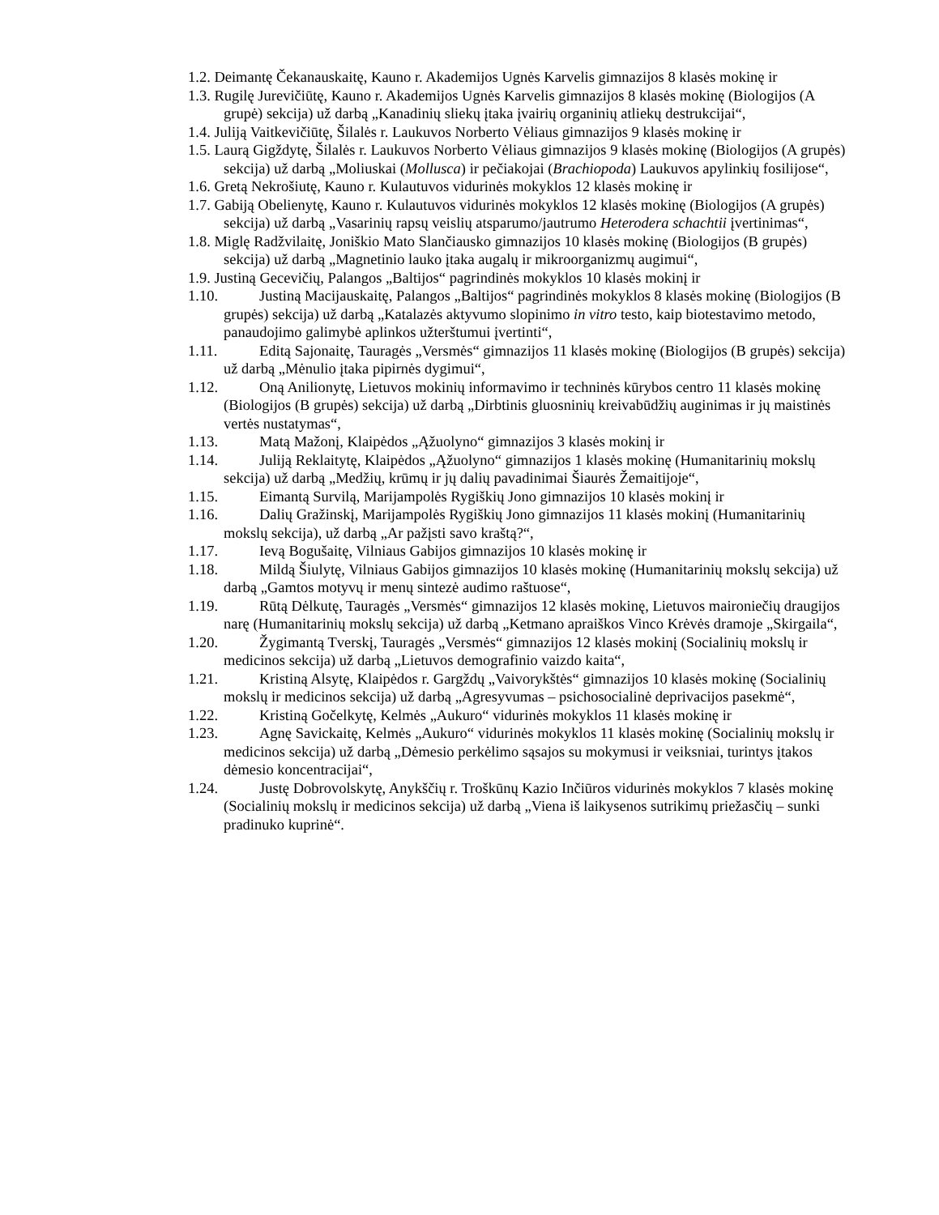1.2. Deimantę Čekanauskaitę, Kauno r. Akademijos Ugnės Karvelis gimnazijos 8 klasės mokinę ir
1.3. Rugilę Jurevičiūtę, Kauno r. Akademijos Ugnės Karvelis gimnazijos 8 klasės mokinę (Biologijos (A grupė) sekcija) už darbą „Kanadinių sliekų įtaka įvairių organinių atliekų destrukcijai“,
1.4. Juliją Vaitkevičiūtę, Šilalės r. Laukuvos Norberto Vėliaus gimnazijos 9 klasės mokinę ir
1.5. Laurą Gigždytę, Šilalės r. Laukuvos Norberto Vėliaus gimnazijos 9 klasės mokinę (Biologijos (A grupės) sekcija) už darbą „Moliuskai (Mollusca) ir pečiakojai (Brachiopoda) Laukuvos apylinkių fosilijose“,
1.6. Gretą Nekrošiutę, Kauno r. Kulautuvos vidurinės mokyklos 12 klasės mokinę ir
1.7. Gabiją Obelienytę, Kauno r. Kulautuvos vidurinės mokyklos 12 klasės mokinę (Biologijos (A grupės) sekcija) už darbą „Vasarinių rapsų veislių atsparumo/jautrumo Heterodera schachtii įvertinimas“,
1.8. Miglę Radžvilaitę, Joniškio Mato Slančiausko gimnazijos 10 klasės mokinę (Biologijos (B grupės) sekcija) už darbą „Magnetinio lauko įtaka augalų ir mikroorganizmų augimui“,
1.9. Justiną Gecevičių, Palangos „Baltijos“ pagrindinės mokyklos 10 klasės mokinį ir
1.10. Justiną Macijauskaitę, Palangos „Baltijos“ pagrindinės mokyklos 8 klasės mokinę (Biologijos (B grupės) sekcija) už darbą „Katalazės aktyvumo slopinimo in vitro testo, kaip biotestavimo metodo, panaudojimo galimybė aplinkos užterštumui įvertinti“,
1.11. Editą Sajonaitę, Tauragės „Versmės“ gimnazijos 11 klasės mokinę (Biologijos (B grupės) sekcija) už darbą „Mėnulio įtaka pipirnės dygimui“,
1.12. Oną Anilionytę, Lietuvos mokinių informavimo ir techninės kūrybos centro 11 klasės mokinę (Biologijos (B grupės) sekcija) už darbą „Dirbtinis gluosninių kreivabūdžių auginimas ir jų maistinės vertės nustatymas“,
1.13. Matą Mažonį, Klaipėdos „Ąžuolyno“ gimnazijos 3 klasės mokinį ir
1.14. Juliją Reklaitytę, Klaipėdos „Ąžuolyno“ gimnazijos 1 klasės mokinę (Humanitarinių mokslų sekcija) už darbą „Medžių, krūmų ir jų dalių pavadinimai Šiaurės Žemaitijoje“,
1.15. Eimantą Survilą, Marijampolės Rygiškių Jono gimnazijos 10 klasės mokinį ir
1.16. Dalių Gražinskį, Marijampolės Rygiškių Jono gimnazijos 11 klasės mokinį (Humanitarinių mokslų sekcija), už darbą „Ar pažįsti savo kraštą?“,
1.17. Ievą Bogušaitę, Vilniaus Gabijos gimnazijos 10 klasės mokinę ir
1.18. Mildą Šiulytę, Vilniaus Gabijos gimnazijos 10 klasės mokinę (Humanitarinių mokslų sekcija) už darbą „Gamtos motyvų ir menų sintezė audimo raštuose“,
1.19. Rūtą Dėlkutę, Tauragės „Versmės“ gimnazijos 12 klasės mokinę, Lietuvos maironiečių draugijos narę (Humanitarinių mokslų sekcija) už darbą „Ketmano apraiškos Vinco Krėvės dramoje „Skirgaila“,
1.20. Žygimantą Tverskį, Tauragės „Versmės“ gimnazijos 12 klasės mokinį (Socialinių mokslų ir medicinos sekcija) už darbą „Lietuvos demografinio vaizdo kaita“,
1.21. Kristiną Alsytę, Klaipėdos r. Gargždų „Vaivorykštės“ gimnazijos 10 klasės mokinę (Socialinių mokslų ir medicinos sekcija) už darbą „Agresyvumas – psichosocialinė deprivacijos pasekmė“,
1.22. Kristiną Gočelkytę, Kelmės „Aukuro“ vidurinės mokyklos 11 klasės mokinę ir
1.23. Agnę Savickaitę, Kelmės „Aukuro“ vidurinės mokyklos 11 klasės mokinę (Socialinių mokslų ir medicinos sekcija) už darbą „Dėmesio perkėlimo sąsajos su mokymusi ir veiksniai, turintys įtakos dėmesio koncentracijai“,
1.24. Justę Dobrovolskytę, Anykščių r. Troškūnų Kazio Inčiūros vidurinės mokyklos 7 klasės mokinę (Socialinių mokslų ir medicinos sekcija) už darbą „Viena iš laikysenos sutrikimų priežasčių – sunki pradinuko kuprinė“.